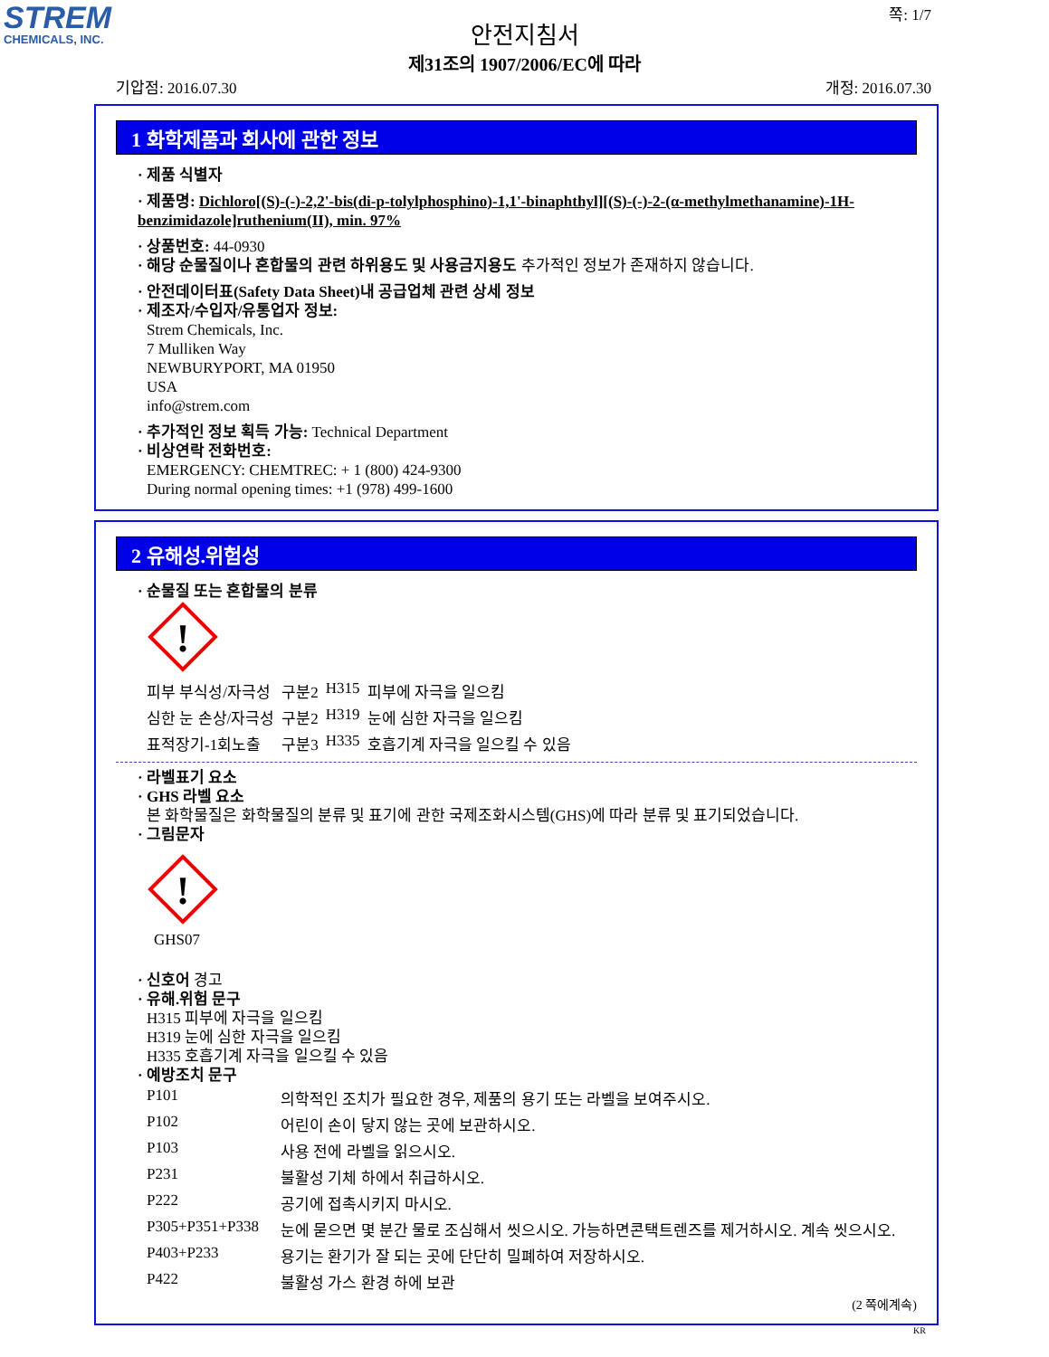STREM
CHEMICALS, INC.
쪽: 1/7
안전지침서
제31조의 1907/2006/EC에 따라
기압점: 2016.07.30 개정: 2016.07.30
1 화학제품과 회사에 관한 정보
· 제품 식별자
· 제품명: Dichloro[(S)-(-)-2,2'-bis(di-p-tolylphosphino)-1,1'-binaphthyl][(S)-(-)-2-(α-methylmethanamine)-1H-benzimidazole]ruthenium(II), min. 97%
· 상품번호: 44-0930
· 해당 순물질이나 혼합물의 관련 하위용도 및 사용금지용도 추가적인 정보가 존재하지 않습니다.
· 안전데이터표(Safety Data Sheet)내 공급업체 관련 상세 정보
· 제조자/수입자/유통업자 정보:
Strem Chemicals, Inc.
7 Mulliken Way
NEWBURYPORT, MA 01950
USA
info@strem.com
· 추가적인 정보 획득 가능: Technical Department
· 비상연락 전화번호:
EMERGENCY: CHEMTREC: + 1 (800) 424-9300
During normal opening times: +1 (978) 499-1600
2 유해성.위험성
· 순물질 또는 혼합물의 분류
!
| 피부 부식성/자극성 | 구분2 | H315 | 피부에 자극을 일으킴 |
| 심한 눈 손상/자극성 | 구분2 | H319 | 눈에 심한 자극을 일으킴 |
| 표적장기-1회노출 | 구분3 | H335 | 호흡기계 자극을 일으킬 수 있음 |
· 라벨표기 요소
· GHS 라벨 요소
본 화학물질은 화학물질의 분류 및 표기에 관한 국제조화시스템(GHS)에 따라 분류 및 표기되었습니다.
· 그림문자
!
GHS07
· 신호어 경고
· 유해.위험 문구
H315 피부에 자극을 일으킴
H319 눈에 심한 자극을 일으킴
H335 호흡기계 자극을 일으킬 수 있음
· 예방조치 문구
| P101 | 의학적인 조치가 필요한 경우, 제품의 용기 또는 라벨을 보여주시오. |
| P102 | 어린이 손이 닿지 않는 곳에 보관하시오. |
| P103 | 사용 전에 라벨을 읽으시오. |
| P231 | 불활성 기체 하에서 취급하시오. |
| P222 | 공기에 접촉시키지 마시오. |
| P305+P351+P338 | 눈에 묻으면 몇 분간 물로 조심해서 씻으시오. 가능하면콘택트렌즈를 제거하시오. 계속 씻으시오. |
| P403+P233 | 용기는 환기가 잘 되는 곳에 단단히 밀폐하여 저장하시오. |
| P422 | 불활성 가스 환경 하에 보관 |
(2 쪽에계속)
KR